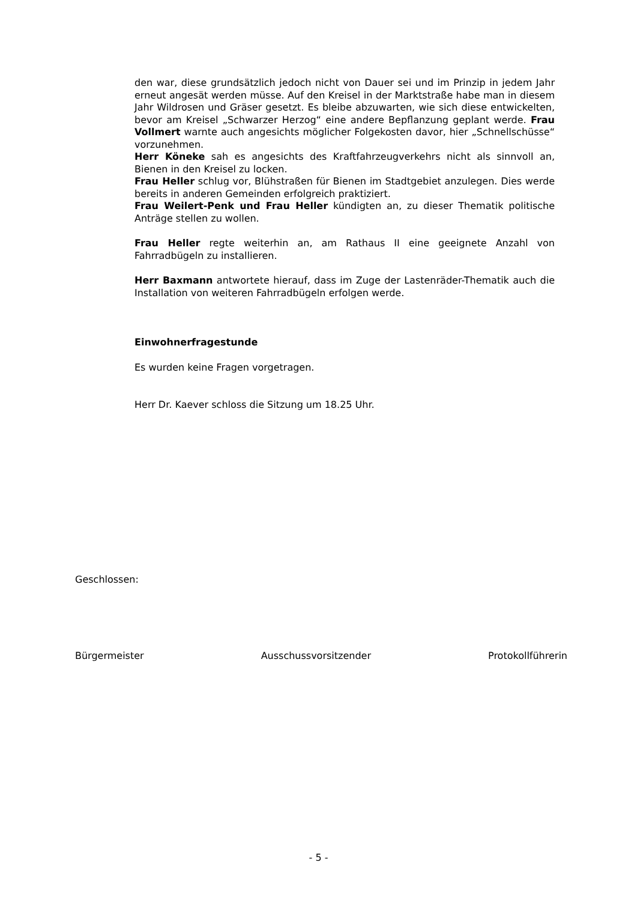den war, diese grundsätzlich jedoch nicht von Dauer sei und im Prinzip in jedem Jahr erneut angesät werden müsse. Auf den Kreisel in der Marktstra­ße habe man in diesem Jahr Wildrosen und Gräser gesetzt. Es bleibe abzu­warten, wie sich diese entwickelten, bevor am Kreisel „Schwarzer Herzog“ eine andere Bepflanzung geplant werde. Frau Vollmert warnte auch ange­sichts möglicher Folgekosten davor, hier „Schnellschüsse“ vorzunehmen.
Herr Köneke sah es angesichts des Kraftfahrzeugverkehrs nicht als sinnvoll an, Bienen in den Kreisel zu locken.
Frau Heller schlug vor, Blühstraßen für Bienen im Stadtgebiet anzulegen. Dies werde bereits in anderen Gemeinden erfolgreich praktiziert.
Frau Weilert-Penk und Frau Heller kündigten an, zu dieser Thematik po­litische Anträge stellen zu wollen.
Frau Heller regte weiterhin an, am Rathaus II eine geeignete Anzahl von Fahrradbügeln zu installieren.
Herr Baxmann antwortete hierauf, dass im Zuge der Lastenräder-Thematik auch die Installation von weiteren Fahrradbügeln erfolgen werde.
Einwohnerfragestunde
Es wurden keine Fragen vorgetragen.
Herr Dr. Kaever schloss die Sitzung um 18.25 Uhr.
Geschlossen:
Bürgermeister Ausschussvorsitzender Protokollführerin
- 5 -